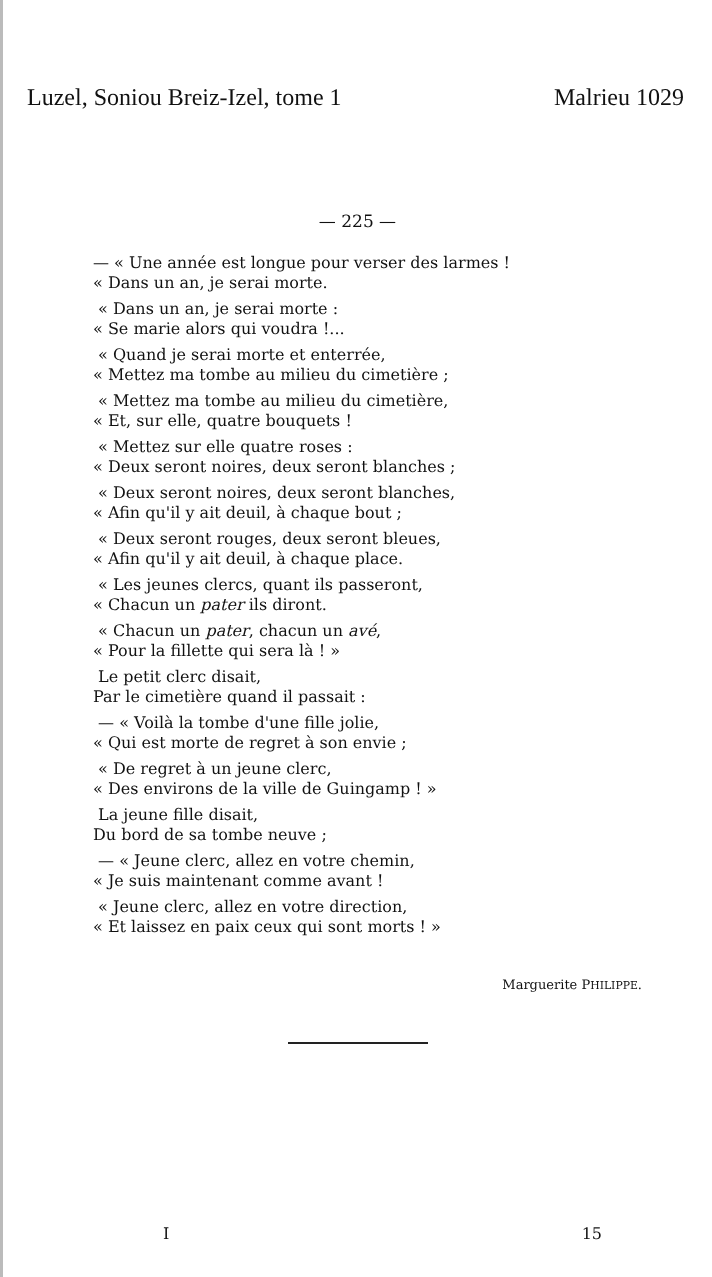Luzel, Soniou Breiz-Izel, tome 1 Malrieu 1029
— 225 —
— « Une année est longue pour verser des larmes !
« Dans un an, je serai morte.
« Dans un an, je serai morte :
« Se marie alors qui voudra !...
« Quand je serai morte et enterrée,
« Mettez ma tombe au milieu du cimetière ;
« Mettez ma tombe au milieu du cimetière,
« Et, sur elle, quatre bouquets !
« Mettez sur elle quatre roses :
« Deux seront noires, deux seront blanches ;
« Deux seront noires, deux seront blanches,
« Afin qu'il y ait deuil, à chaque bout ;
« Deux seront rouges, deux seront bleues,
« Afin qu'il y ait deuil, à chaque place.
« Les jeunes clercs, quant ils passeront,
« Chacun un pater ils diront.
« Chacun un pater, chacun un avé,
« Pour la fillette qui sera là ! »
Le petit clerc disait,
Par le cimetière quand il passait :
— « Voilà la tombe d'une fille jolie,
« Qui est morte de regret à son envie ;
« De regret à un jeune clerc,
« Des environs de la ville de Guingamp ! »
La jeune fille disait,
Du bord de sa tombe neuve ;
— « Jeune clerc, allez en votre chemin,
« Je suis maintenant comme avant !
« Jeune clerc, allez en votre direction,
« Et laissez en paix ceux qui sont morts ! »
Marguerite PHILIPPE.
I 15